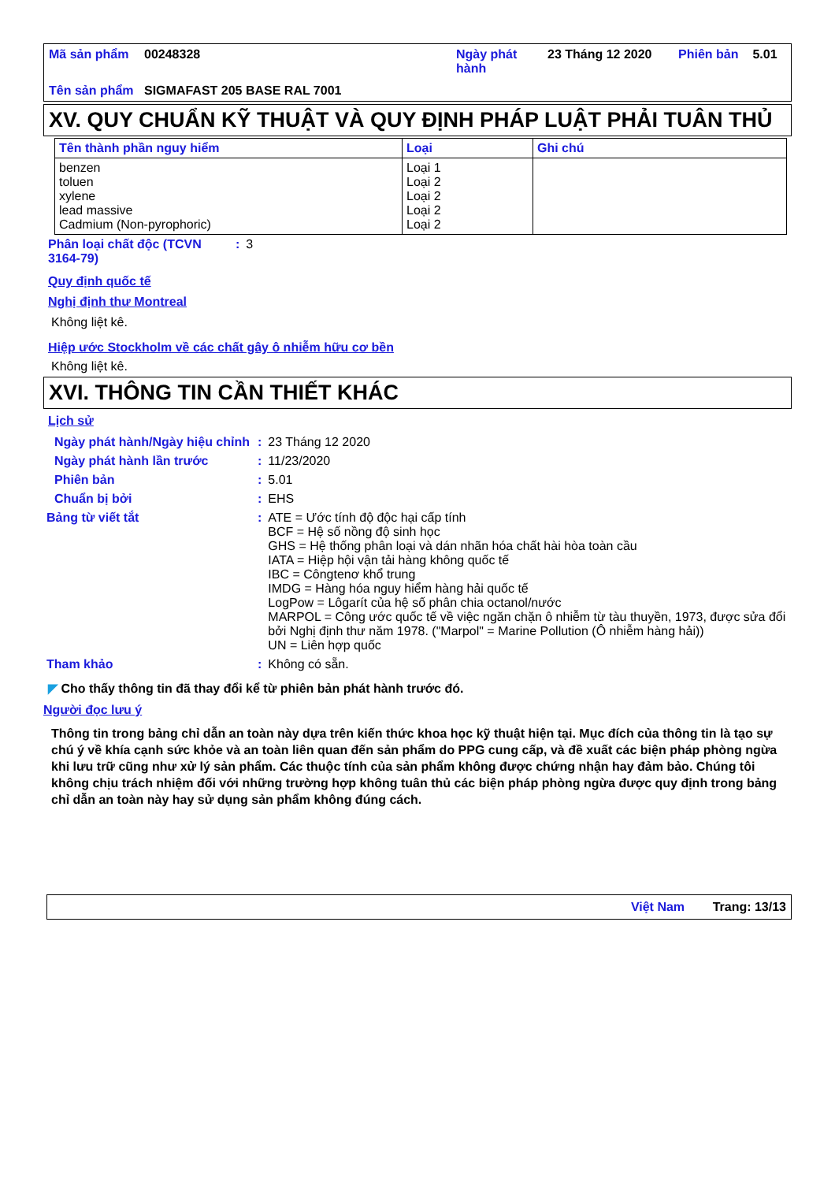| Mã sản phẩm | 00248328 | Ngày phát hành | 23 Tháng 12 2020 | Phiên bản | 5.01 |
| Tên sản phẩm | SIGMAFAST 205 BASE RAL 7001 | | | | |
XV. QUY CHUẨN KỸ THUẬT VÀ QUY ĐỊNH PHÁP LUẬT PHẢI TUÂN THỦ
| Tên thành phần nguy hiểm | Loại | Ghi chú |
| --- | --- | --- |
| benzen toluen xylene lead massive Cadmium (Non-pyrophoric) | Loại 1 Loại 2 Loại 2 Loại 2 Loại 2 | |
| Phân loại chất độc (TCVN 3164-79) | : | 3 |
Quy định quốc tế
Nghị định thư Montreal
Không liệt kê.
Hiệp ước Stockholm về các chất gây ô nhiễm hữu cơ bền
Không liệt kê.
XVI. THÔNG TIN CẦN THIẾT KHÁC
Lịch sử
| Ngày phát hành/Ngày hiệu chỉnh | : | 23 Tháng 12 2020 |
| Ngày phát hành lần trước | : | 11/23/2020 |
| Phiên bản | : | 5.01 |
| Chuẩn bị bởi | : | EHS |
| Bảng từ viết tắt | : | ATE = Ước tính độ độc hại cấp tính BCF = Hệ số nồng độ sinh học GHS = Hệ thống phân loại và dán nhãn hóa chất hài hòa toàn cầu IATA = Hiệp hội vận tải hàng không quốc tế IBC = Côngtenơ khổ trung IMDG = Hàng hóa nguy hiểm hàng hải quốc tế LogPow = Lôgarít của hệ số phân chia octanol/nước MARPOL = Công ước quốc tế về việc ngăn chặn ô nhiễm từ tàu thuyền, 1973, được sửa đổi bởi Nghị định thư năm 1978. ("Marpol" = Marine Pollution (Ô nhiễm hàng hải)) UN = Liên hợp quốc |
| Tham khảo | : | Không có sẵn. |
◤ Cho thấy thông tin đã thay đổi kể từ phiên bản phát hành trước đó.
Người đọc lưu ý
Thông tin trong bảng chỉ dẫn an toàn này dựa trên kiến thức khoa học kỹ thuật hiện tại. Mục đích của thông tin là tạo sự chú ý về khía cạnh sức khỏe và an toàn liên quan đến sản phẩm do PPG cung cấp, và đề xuất các biện pháp phòng ngừa khi lưu trữ cũng như xử lý sản phẩm. Các thuộc tính của sản phẩm không được chứng nhận hay đảm bảo. Chúng tôi không chịu trách nhiệm đối với những trường hợp không tuân thủ các biện pháp phòng ngừa được quy định trong bảng chỉ dẫn an toàn này hay sử dụng sản phẩm không đúng cách.
Việt Nam Trang: 13/13